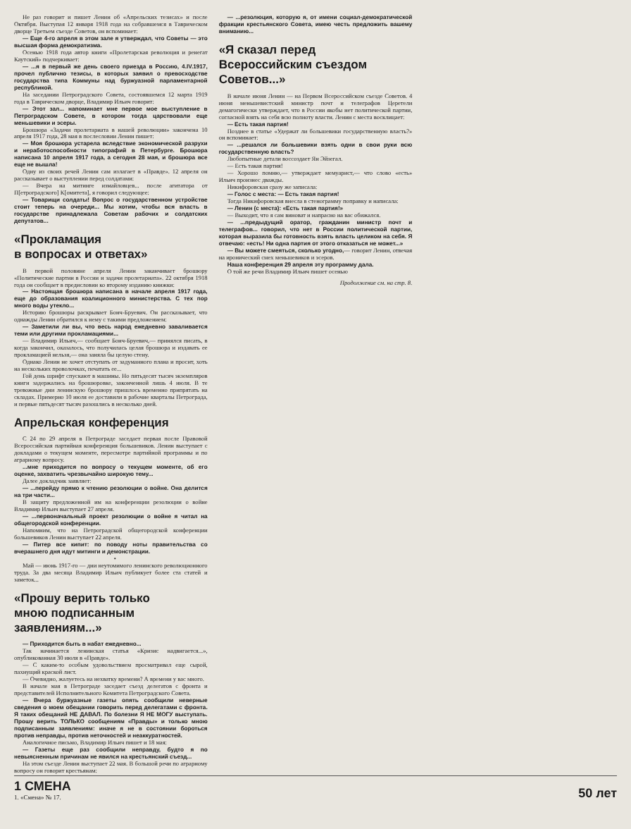Не раз говорит и пишет Ленин об «Апрельских тезисах» и после Октября. Выступая 12 января 1918 года на собравшемся в Таврическом дворце Третьем съезде Советов, он вспоминает:
— Еще 4-го апреля в этом зале я утверждал, что Советы — это высшая форма демократизма.
Осенью 1918 года автор книги «Пролетарская революция и ренегат Каутский» подчеркивает:
— ...я в первый же день своего приезда в Россию, 4.IV.1917, прочел публично тезисы, в которых заявил о превосходстве государства типа Коммуны над буржуазной парламентарной республикой.
На заседании Петроградского Совета, состоявшемся 12 марта 1919 года в Таврическом дворце, Владимир Ильич говорит:
— Этот зал... напоминает мне первое мое выступление в Петроградском Совете, в котором тогда царствовали еще меньшевики и эсеры.
Брошюра «Задачи пролетариата в нашей революции» закончена 10 апреля 1917 года, 28 мая в послесловии Ленин пишет:
— Моя брошюра устарела вследствие экономической разрухи и неработоспособности типографий в Петербурге. Брошюра написана 10 апреля 1917 года, а сегодня 28 мая, и брошюра все еще не вышла!
Одну из своих речей Ленин сам излагает в «Правде». 12 апреля он рассказывает о выступлении перед солдатами:
— Вчера на митинге измайловцев... после агитатора от П[етроградского] К[омитета], я говорил следующее:
— Товарищи солдаты! Вопрос о государственном устройстве стоит теперь на очереди... Мы хотим, чтобы вся власть в государстве принадлежала Советам рабочих и солдатских депутатов...
«Прокламация
в вопросах и ответах»
В первой половине апреля Ленин заканчивает брошюру «Политические партии в России и задачи пролетариата». 22 октября 1918 года он сообщает в предисловии ко второму изданию книжки:
— Настоящая брошюра написана в начале апреля 1917 года, еще до образования коалиционного министерства. С тех пор много воды утекло...
Историю брошюры раскрывает Бонч-Бруевич. Он рассказывает, что однажды Ленин обратился к нему с такими предложением:
— Заметили ли вы, что весь народ ежедневно заваливается теми или другими прокламациями...
— Владимир Ильич,— сообщает Бонч-Бруевич,— принялся писать, в когда закончил, оказалось, что получилась целая брошюра и издавать ее прокламацией нельзя,— она заняла бы целую стену.
Однако Ленин не хочет отступать от задуманного плана и просит, хоть на нескольких проволочках, печатать ее...
Гой день шрифт спускают в машины. Но пятьдесят тысяч экземпляров книги задержались на брошюровке, законченной лишь 4 июля. В те тревожные дни ленинскую брошюру пришлось временно припрятать на складах. Примерно 10 июля ее доставили в рабочие кварталы Петрограда, и первые пятьдесят тысяч разошлись в несколько дней.
Апрельская конференция
С 24 по 29 апреля в Петрограде заседает первая после Правовой Всероссийская партийная конференция большевиков. Ленин выступает с докладами о текущем моменте, пересмотре партийной программы и по аграрному вопросу.
...мне приходится по вопросу о текущем моменте, об его оценке, захватить чрезвычайно широкую тему...
Далее докладчик заявляет:
— ...перейду прямо к чтению резолюции о войне. Она делится на три части...
В защиту предложенной им на конференции резолюции о войне Владимир Ильич выступает 27 апреля.
— ...первоначальный проект резолюции о войне я читал на общегородской конференции.
Напомним, что на Петроградской общегородской конференции большевиков Ленин выступает 22 апреля.
— Питер все кипит: по поводу ноты правительства со вчерашнего дня идут митинги и демонстрации.
•
Май — июнь 1917-го — дни неутомимого ленинского революционного труда. За два месяца Владимир Ильич публикует более ста статей и заметок...
«Прошу верить только
мною подписанным заявлениям...»
— Приходится быть в набат ежедневно...
Так начинается ленинская статья «Кризис надвигается...», опубликованная 30 июля в «Правде».
— С каким-то особым удовольствием просматривал еще сырой, пахнущий краской лист.
— Очевидно, жалуетесь на нехватку времени? А времени у вас много.
В начале мая в Петрограде заседает съезд делегатов с фронта и представителей Исполнительного Комитета Петроградского Совета.
— Вчера буржуазные газеты опять сообщили неверные сведения о моем обещании говорить перед делегатами с фронта. Я таких обещаний НЕ ДАВАЛ. По болезни Я НЕ МОГУ выступать. Прошу верить ТОЛЬКО сообщениям «Правды» и только мною подписанным заявлениям: иначе я не в состоянии бороться против неправды, против неточностей и неаккуратностей.
Аналогичное письмо, Владимир Ильич пишет и 18 мая:
— Газеты еще раз сообщили неправду, будто я по невыясненным причинам не явился на крестьянский съезд...
На этом съезде Ленин выступает 22 мая. В большой речи по аграрному вопросу он говорит крестьянам:
— ...резолюция, которую я, от имени социал-демократической фракции крестьянского Совета, имею честь предложить вашему вниманию...
«Я сказал перед
Всероссийским съездом Советов...»
В начале июня Ленин — на Первом Всероссийском съезде Советов. 4 июня меньшевистский министр почт и телеграфов Церетели демагогически утверждает, что в России якобы нет политической партии, согласной взять на себя всю полноту власти. Ленин с места восклицает:
— Есть такая партия!
Позднее в статье «Удержат ли большевики государственную власть?» он вспоминает:
— ...решался ли большевики взять одни в свои руки всю государственную власть?
Любопытные детали воссоздает Ян Эйзегал.
— Есть такая партия!
— Хорошо помню,— утверждает мемуарист,— что слово «есть» Ильич произнес дважды.
Никифоровская сразу же записала:
— Голос с места: — Есть такая партия!
Тогда Никифоровская внесла в стенограмму поправку и написала:
— Ленин (с места): «Есть такая партия!»
— Выходит, что я сам виноват и напрасно на вас обижался.
— ...предыдущий оратор, гражданин министр почт и телеграфов... говорил, что нет в России политической партии, которая выразила бы готовность взять власть целиком на себя. Я отвечаю: «есть! Ни одна партия от этого отказаться не может...»
— Вы можете смеяться, сколько угодно,— говорит Ленин, отвечая на иронический смех меньшевиков и эсеров.
Наша конференция 29 апреля эту программу дала.
О той же речи Владимир Ильич пишет осенью
Продолжение см. на стр. 8.
1 СМЕНА
1. «Смена» № 17. 50 лет